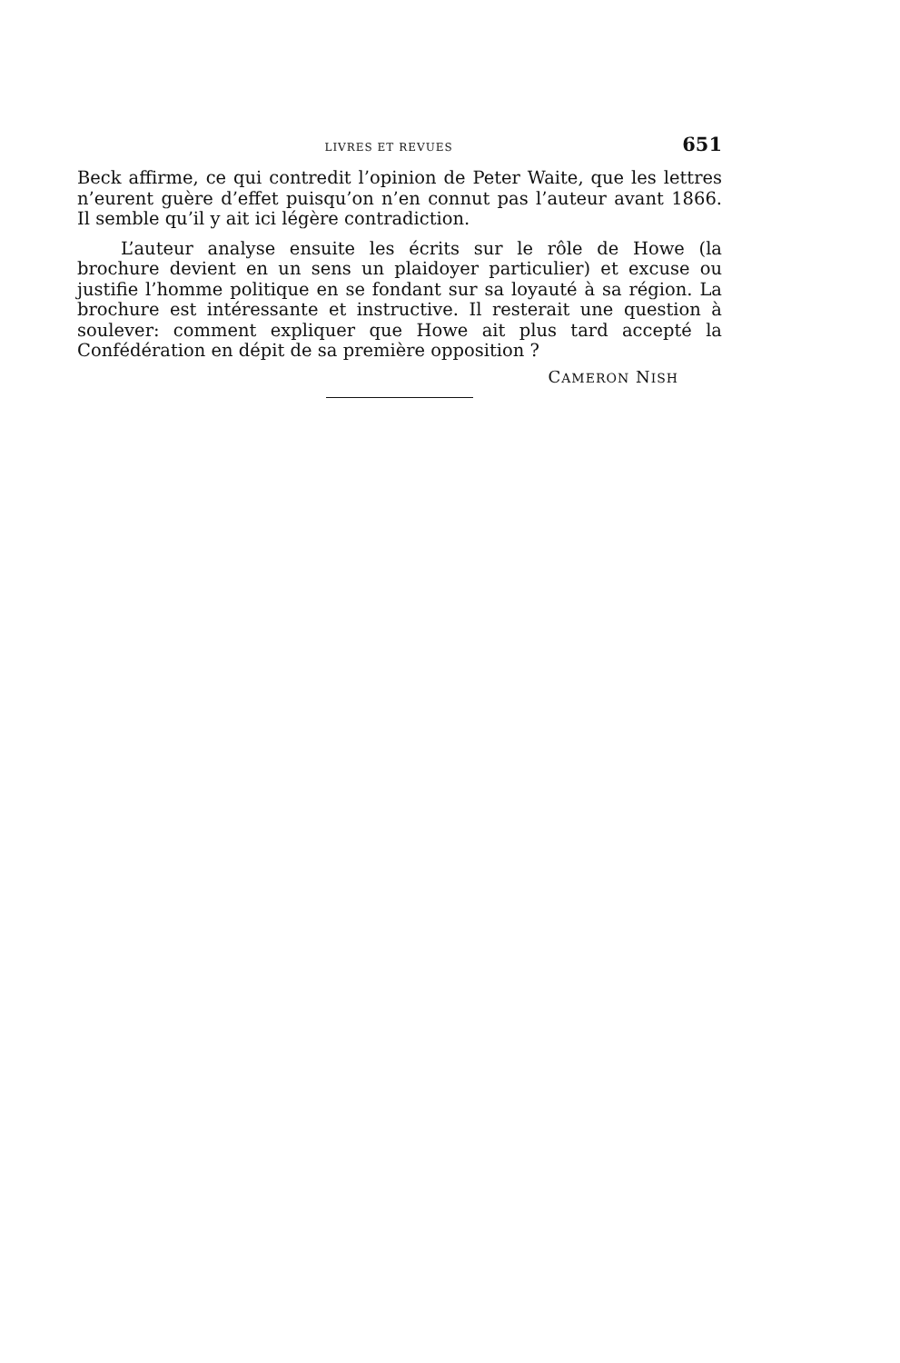LIVRES ET REVUES 651
Beck affirme, ce qui contredit l’opinion de Peter Waite, que les lettres n’eurent guère d’effet puisqu’on n’en connut pas l’auteur avant 1866. Il semble qu’il y ait ici légère contradiction.
L’auteur analyse ensuite les écrits sur le rôle de Howe (la brochure devient en un sens un plaidoyer particulier) et excuse ou justifie l’homme politique en se fondant sur sa loyauté à sa région. La brochure est intéressante et instructive. Il resterait une question à soulever: comment expliquer que Howe ait plus tard accepté la Confédération en dépit de sa première opposition ?
CAMERON NISH